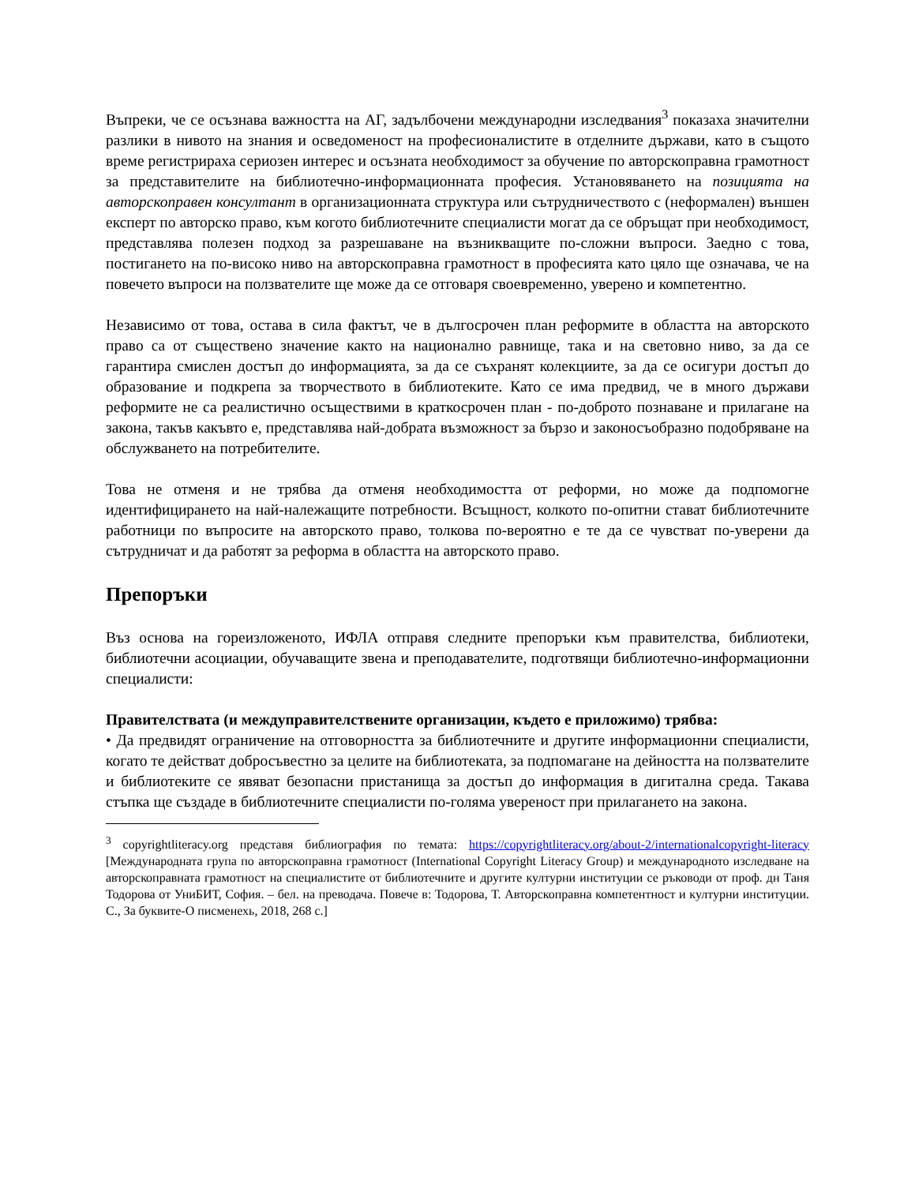Въпреки, че се осъзнава важността на АГ, задълбочени международни изследвания<sup>3</sup> показаха значителни разлики в нивото на знания и осведоменост на професионалистите в отделните държави, като в същото време регистрираха сериозен интерес и осъзната необходимост за обучение по авторскоправна грамотност за представителите на библиотечно-информационната професия. Установяването на позицията на авторскоправен консултант в организационната структура или сътрудничеството с (неформален) външен експерт по авторско право, към когото библиотечните специалисти могат да се обръщат при необходимост, представлява полезен подход за разрешаване на възникващите по-сложни въпроси. Заедно с това, постигането на по-високо ниво на авторскоправна грамотност в професията като цяло ще означава, че на повечето въпроси на ползвателите ще може да се отговаря своевременно, уверено и компетентно.
Независимо от това, остава в сила фактът, че в дългосрочен план реформите в областта на авторското право са от съществено значение както на национално равнище, така и на световно ниво, за да се гарантира смислен достъп до информацията, за да се съхранят колекциите, за да се осигури достъп до образование и подкрепа за творчеството в библиотеките. Като се има предвид, че в много държави реформите не са реалистично осъществими в краткосрочен план - по-доброто познаване и прилагане на закона, такъв какъвто е, представлява най-добрата възможност за бързо и законосъобразно подобряване на обслужването на потребителите.
Това не отменя и не трябва да отменя необходимостта от реформи, но може да подпомогне идентифицирането на най-належащите потребности. Всъщност, колкото по-опитни стават библиотечните работници по въпросите на авторското право, толкова по-вероятно е те да се чувстват по-уверени да сътрудничат и да работят за реформа в областта на авторското право.
Препоръки
Въз основа на гореизложеното, ИФЛА отправя следните препоръки към правителства, библиотеки, библиотечни асоциации, обучаващите звена и преподавателите, подготвящи библиотечно-информационни специалисти:
Правителствата (и междуправителствените организации, където е приложимо) трябва:
• Да предвидят ограничение на отговорността за библиотечните и другите информационни специалисти, когато те действат добросъвестно за целите на библиотеката, за подпомагане на дейността на ползвателите и библиотеките се явяват безопасни пристанища за достъп до информация в дигитална среда. Такава стъпка ще създаде в библиотечните специалисти по-голяма увереност при прилагането на закона.
<sup>3</sup> copyrightliteracy.org представя библиография по темата: https://copyrightliteracy.org/about-2/internationalcopyright-literacy [Международната група по авторскоправна грамотност (International Copyright Literacy Group) и международното изследване на авторскоправната грамотност на специалистите от библиотечните и другите културни институции се ръководи от проф. дн Таня Тодорова от УниБИТ, София. – бел. на преводача. Повече в: Тодорова, Т. Авторскоправна компетентност и културни институции. С., За буквите-О писменехь, 2018, 268 с.]